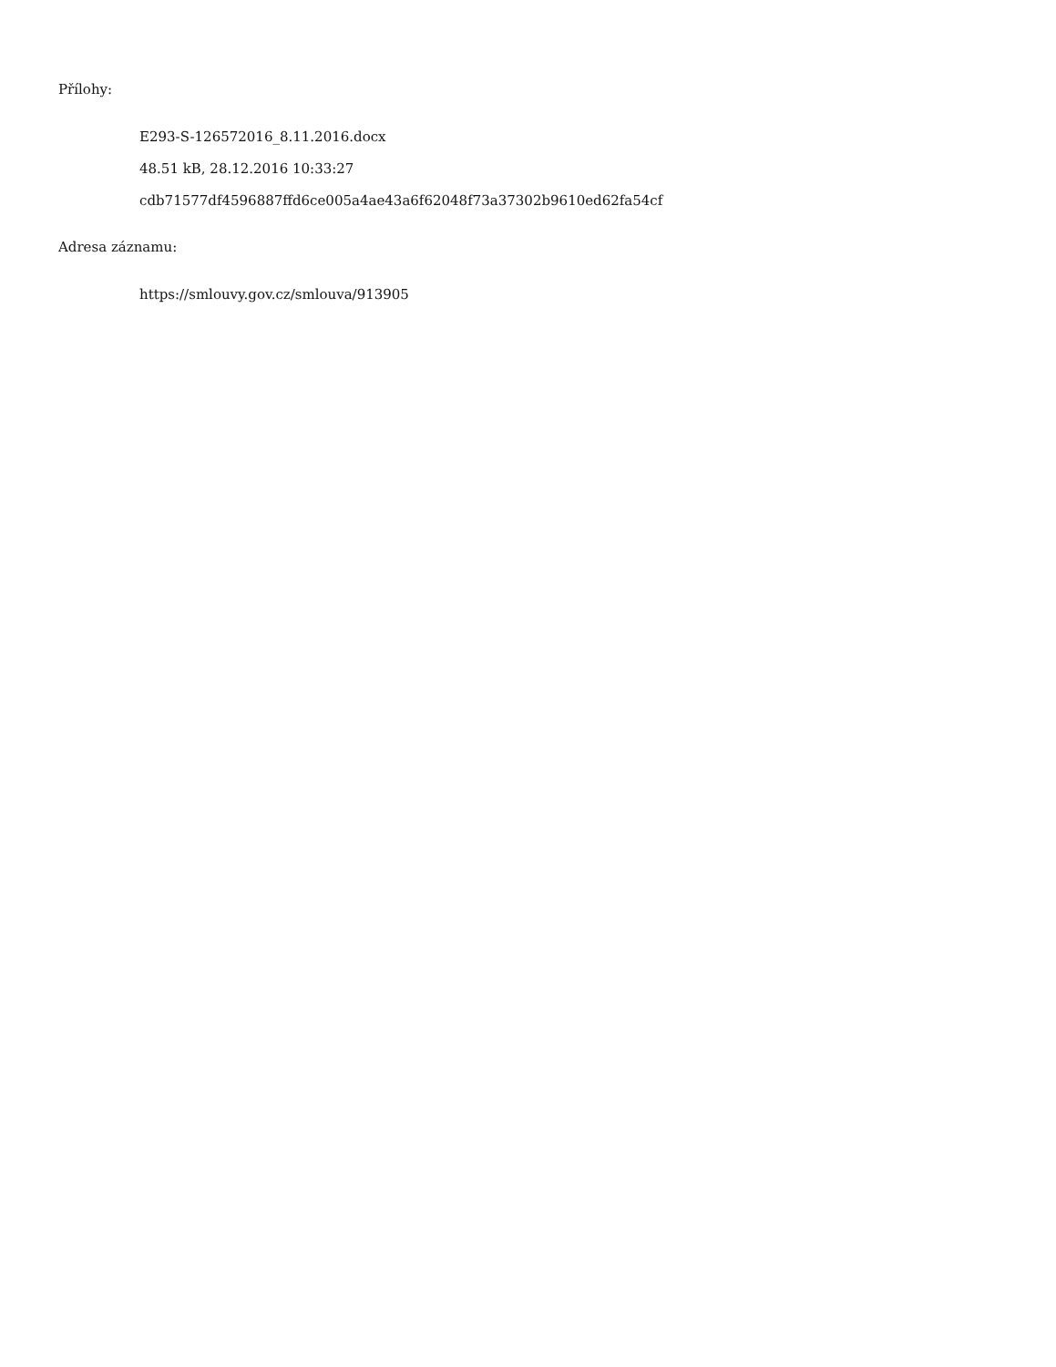Přílohy:
E293-S-126572016_8.11.2016.docx
48.51 kB, 28.12.2016 10:33:27
cdb71577df4596887ffd6ce005a4ae43a6f62048f73a37302b9610ed62fa54cf
Adresa záznamu:
https://smlouvy.gov.cz/smlouva/913905